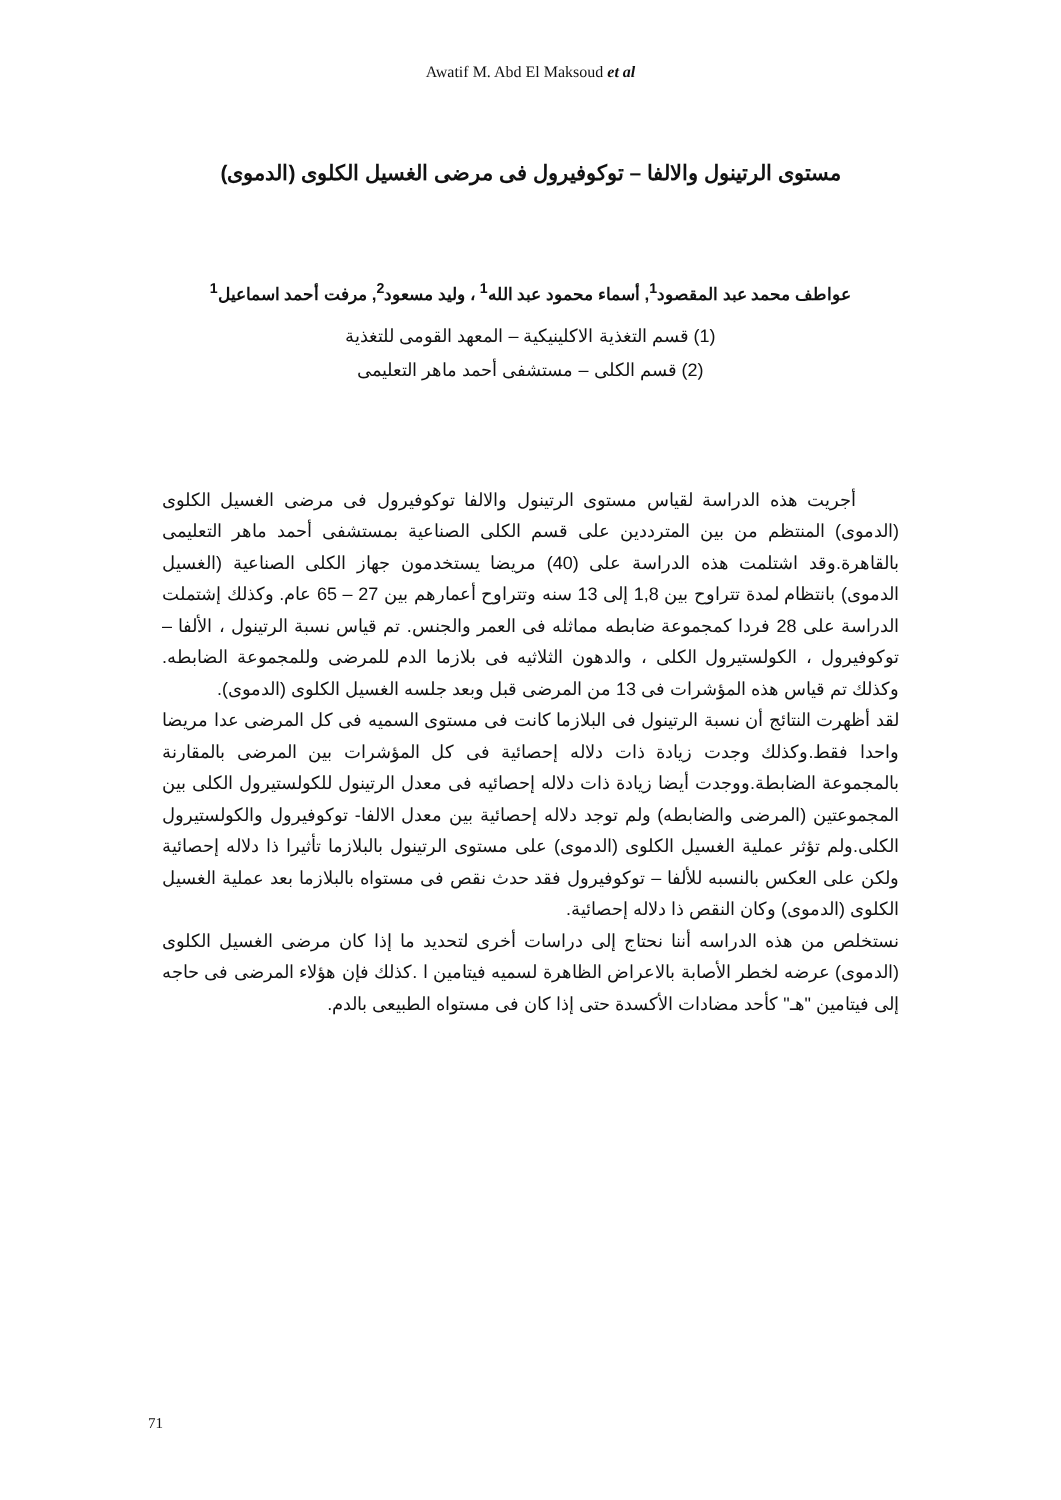Awatif M. Abd El Maksoud et al
مستوى الرتينول والالفا – توكوفيرول فى مرضى الغسيل الكلوى (الدموى)
عواطف محمد عبد المقصود<sup>1</sup>, أسماء محمود عبد الله<sup>1</sup> ، وليد مسعود<sup>2</sup>, مرفت أحمد اسماعيل<sup>1</sup>
(1) قسم التغذية الاكلينيكية – المعهد القومى للتغذية
(2) قسم الكلى – مستشفى أحمد ماهر التعليمى
أجريت هذه الدراسة لقياس مستوى الرتينول والالفا توكوفيرول فى مرضى الغسيل الكلوى (الدموى) المنتظم من بين المترددين على قسم الكلى الصناعية بمستشفى أحمد ماهر التعليمى بالقاهرة.وقد اشتلمت هذه الدراسة على (40) مريضا يستخدمون جهاز الكلى الصناعية (الغسيل الدموى) بانتظام لمدة تتراوح بين 1,8 إلى 13 سنه وتتراوح أعمارهم بين 27 – 65 عام. وكذلك إشتملت الدراسة على 28 فردا كمجموعة ضابطه مماثله فى العمر والجنس. تم قياس نسبة الرتينول ، الألفا – توكوفيرول ، الكولستيرول الكلى ، والدهون الثلاثيه فى بلازما الدم للمرضى وللمجموعة الضابطه. وكذلك تم قياس هذه المؤشرات فى 13 من المرضى قبل وبعد جلسه الغسيل الكلوى (الدموى).
لقد أظهرت النتائج أن نسبة الرتينول فى البلازما كانت فى مستوى السميه فى كل المرضى عدا مريضا واحدا فقط.وكذلك وجدت زيادة ذات دلاله إحصائية فى كل المؤشرات بين المرضى بالمقارنة بالمجموعة الضابطة.ووجدت أيضا زيادة ذات دلاله إحصائيه فى معدل الرتينول للكولستيرول الكلى بين المجموعتين (المرضى والضابطه) ولم توجد دلاله إحصائية بين معدل الالفا- توكوفيرول والكولستيرول الكلى.ولم تؤثر عملية الغسيل الكلوى (الدموى) على مستوى الرتينول بالبلازما تأثيرا ذا دلاله إحصائية ولكن على العكس بالنسبه للألفا – توكوفيرول فقد حدث نقص فى مستواه بالبلازما بعد عملية الغسيل الكلوى (الدموى) وكان النقص ذا دلاله إحصائية.
نستخلص من هذه الدراسه أننا نحتاج إلى دراسات أخرى لتحديد ما إذا كان مرضى الغسيل الكلوى (الدموى) عرضه لخطر الأصابة بالاعراض الظاهرة لسميه فيتامين ا .كذلك فإن هؤلاء المرضى فى حاجه إلى فيتامين "هـ" كأحد مضادات الأكسدة حتى إذا كان فى مستواه الطبيعى بالدم.
71